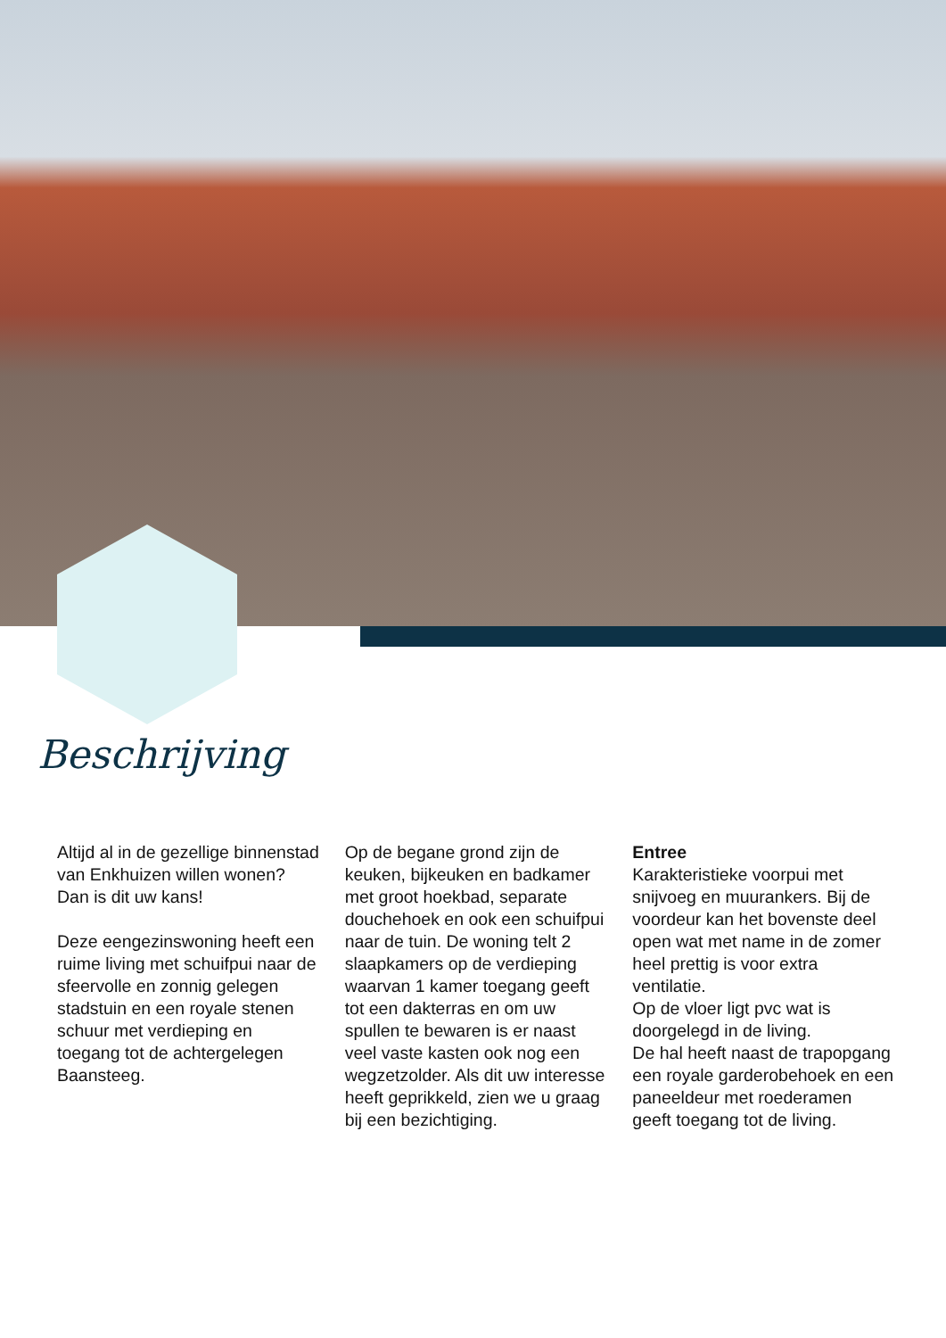Beschrijving
Altijd al in de gezellige binnenstad van Enkhuizen willen wonen? Dan is dit uw kans!
Deze eengezinswoning heeft een ruime living met schuifpui naar de sfeervolle en zonnig gelegen stadstuin en een royale stenen schuur met verdieping en toegang tot de achtergelegen Baansteeg.
Op de begane grond zijn de keuken, bijkeuken en badkamer met groot hoekbad, separate douchehoek en ook een schuifpui naar de tuin. De woning telt 2 slaapkamers op de verdieping waarvan 1 kamer toegang geeft tot een dakterras en om uw spullen te bewaren is er naast veel vaste kasten ook nog een wegzetzolder. Als dit uw interesse heeft geprikkeld, zien we u graag bij een bezichtiging.
Entree
Karakteristieke voorpui met snijvoeg en muurankers. Bij de voordeur kan het bovenste deel open wat met name in de zomer heel prettig is voor extra ventilatie.
Op de vloer ligt pvc wat is doorgelegd in de living.
De hal heeft naast de trapopgang een royale garderobehoek en een paneeldeur met roederamen geeft toegang tot de living.